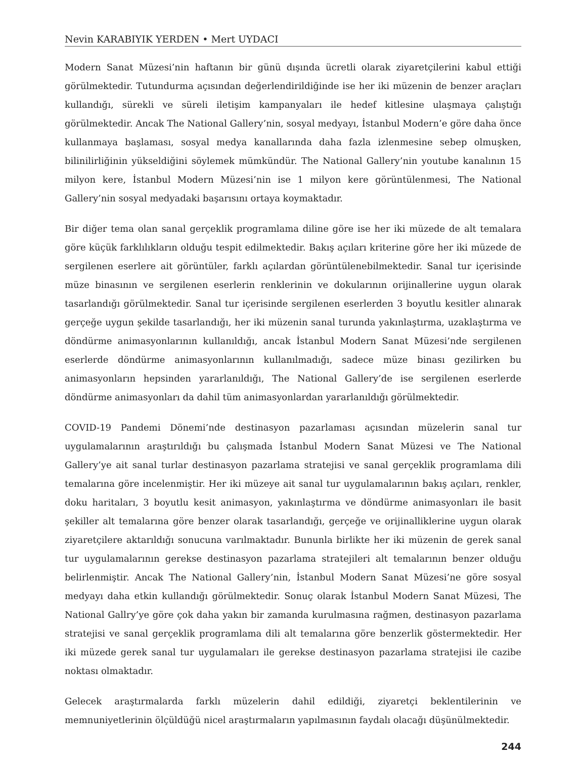Nevin KARABIYIK YERDEN • Mert UYDACI
Modern Sanat Müzesi’nin haftanın bir günü dışında ücretli olarak ziyaretçilerini kabul ettiği görülmektedir. Tutundurma açısından değerlendirildiğinde ise her iki müzenin de benzer araçları kullandığı, sürekli ve süreli iletişim kampanyaları ile hedef kitlesine ulaşmaya çalıştığı görülmektedir. Ancak The National Gallery’nin, sosyal medyayı, İstanbul Modern’e göre daha önce kullanmaya başlaması, sosyal medya kanallarında daha fazla izlenmesine sebep olmuşken, bilinilirliğinin yükseldiğini söylemek mümkündür. The National Gallery’nin youtube kanalının 15 milyon kere, İstanbul Modern Müzesi’nin ise 1 milyon kere görüntülenmesi, The National Gallery’nin sosyal medyadaki başarısını ortaya koymaktadır.
Bir diğer tema olan sanal gerçeklik programlama diline göre ise her iki müzede de alt temalara göre küçük farklılıkların olduğu tespit edilmektedir. Bakış açıları kriterine göre her iki müzede de sergilenen eserlere ait görüntüler, farklı açılardan görüntülenebilmektedir. Sanal tur içerisinde müze binasının ve sergilenen eserlerin renklerinin ve dokularının orijinallerine uygun olarak tasarlandığı görülmektedir. Sanal tur içerisinde sergilenen eserlerden 3 boyutlu kesitler alınarak gerçeğe uygun şekilde tasarlandığı, her iki müzenin sanal turunda yakınlaştırma, uzaklaştırma ve döndürme animasyonlarının kullanıldığı, ancak İstanbul Modern Sanat Müzesi’nde sergilenen eserlerde döndürme animasyonlarının kullanılmadığı, sadece müze binası gezilirken bu animasyonların hepsinden yararlanıldığı, The National Gallery’de ise sergilenen eserlerde döndürme animasyonları da dahil tüm animasyonlardan yararlanıldığı görülmektedir.
COVID-19 Pandemi Dönemi’nde destinasyon pazarlaması açısından müzelerin sanal tur uygulamalarının araştırıldığı bu çalışmada İstanbul Modern Sanat Müzesi ve The National Gallery’ye ait sanal turlar destinasyon pazarlama stratejisi ve sanal gerçeklik programlama dili temalarına göre incelenmiştir. Her iki müzeye ait sanal tur uygulamalarının bakış açıları, renkler, doku haritaları, 3 boyutlu kesit animasyon, yakınlaştırma ve döndürme animasyonları ile basit şekiller alt temalarına göre benzer olarak tasarlandığı, gerçeğe ve orijinalliklerine uygun olarak ziyaretçilere aktarıldığı sonucuna varılmaktadır. Bununla birlikte her iki müzenin de gerek sanal tur uygulamalarının gerekse destinasyon pazarlama stratejileri alt temalarının benzer olduğu belirlenmiştir. Ancak The National Gallery’nin, İstanbul Modern Sanat Müzesi’ne göre sosyal medyayı daha etkin kullandığı görülmektedir. Sonuç olarak İstanbul Modern Sanat Müzesi, The National Gallry’ye göre çok daha yakın bir zamanda kurulmasına rağmen, destinasyon pazarlama stratejisi ve sanal gerçeklik programlama dili alt temalarına göre benzerlik göstermektedir. Her iki müzede gerek sanal tur uygulamaları ile gerekse destinasyon pazarlama stratejisi ile cazibe noktası olmaktadır.
Gelecek araştırmalarda farklı müzelerin dahil edildiği, ziyaretçi beklentilerinin ve memnuniyetlerinin ölçüldüğü nicel araştırmaların yapılmasının faydalı olacağı düşünülmektedir.
244